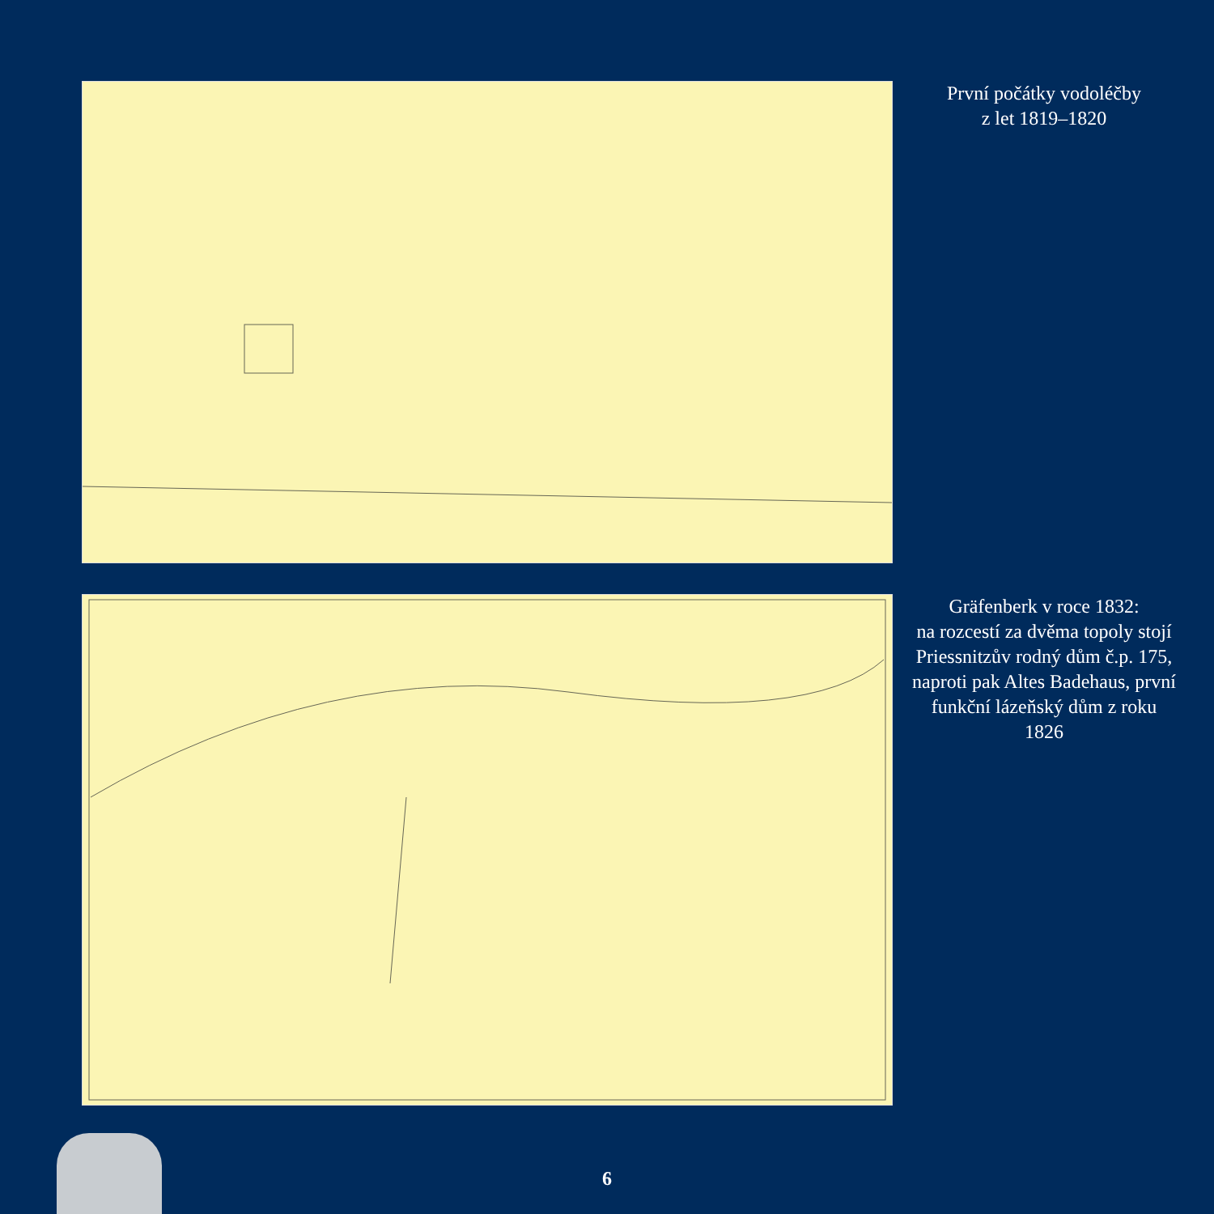První počátky vodoléčby
z let 1819–1820
Gräfenberk v roce 1832:
na rozcestí za dvěma topoly stojí Priessnitzův rodný dům č.p. 175, naproti pak Altes Badehaus, první funkční lázeňský dům z roku 1826
6